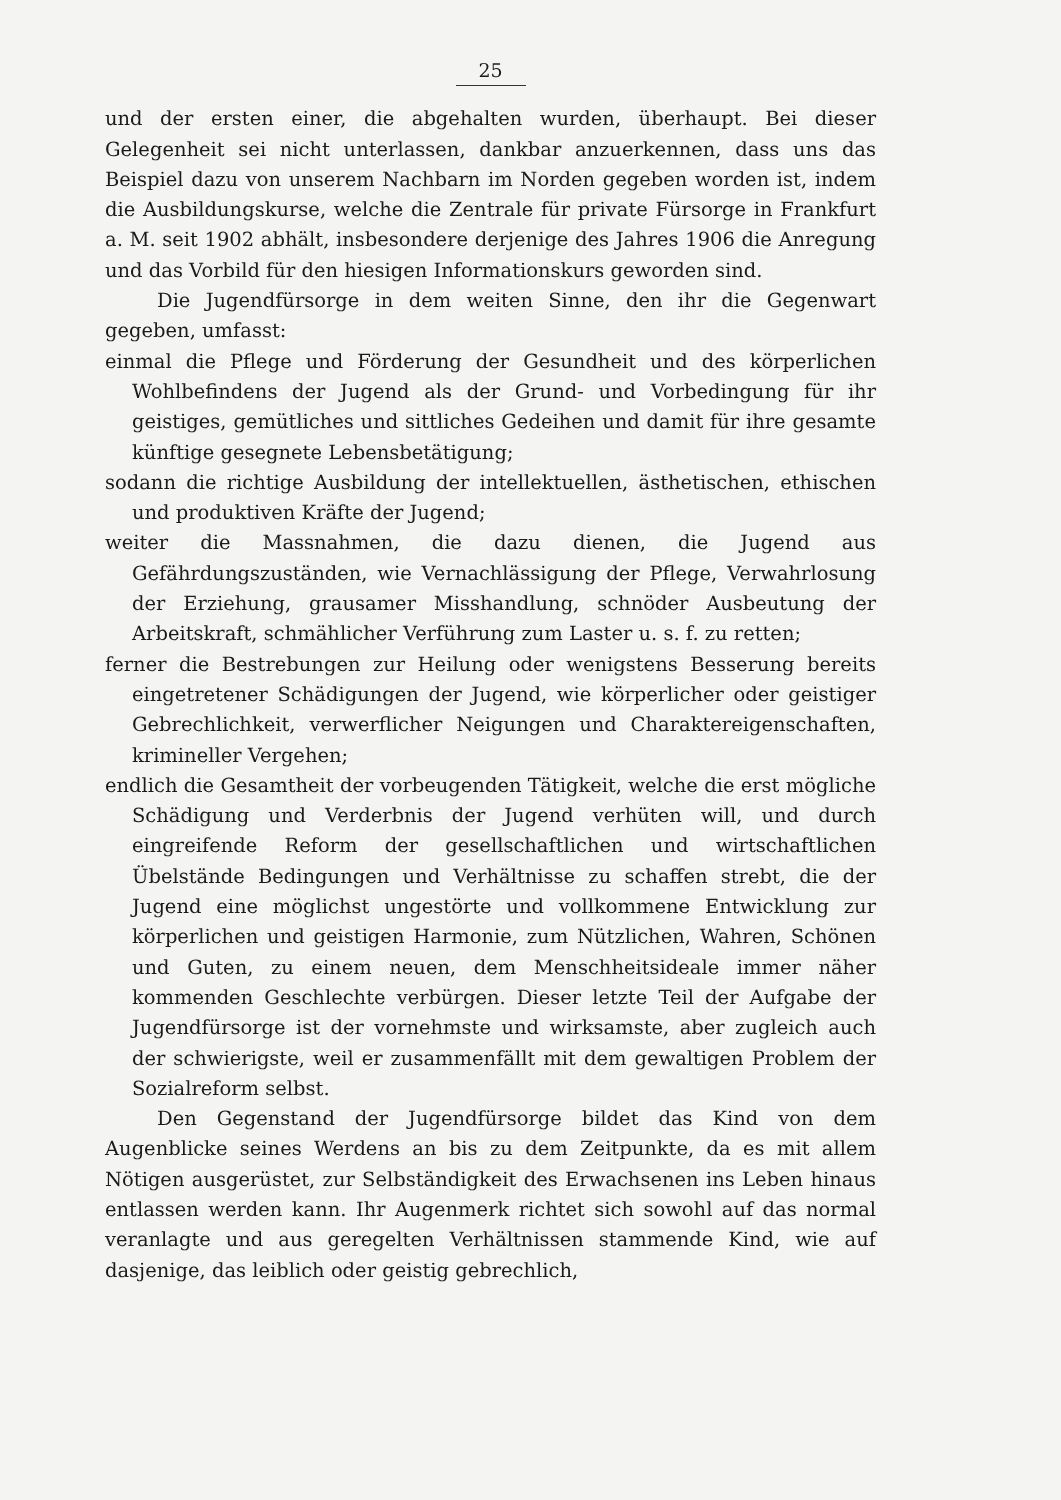25
und der ersten einer, die abgehalten wurden, überhaupt. Bei dieser Gelegenheit sei nicht unterlassen, dankbar anzuerkennen, dass uns das Beispiel dazu von unserem Nachbarn im Norden gegeben worden ist, indem die Ausbildungskurse, welche die Zentrale für private Fürsorge in Frankfurt a. M. seit 1902 abhält, insbesondere derjenige des Jahres 1906 die Anregung und das Vorbild für den hiesigen Informationskurs geworden sind.
Die Jugendfürsorge in dem weiten Sinne, den ihr die Gegenwart gegeben, umfasst:
einmal die Pflege und Förderung der Gesundheit und des körperlichen Wohlbefindens der Jugend als der Grund- und Vorbedingung für ihr geistiges, gemütliches und sittliches Gedeihen und damit für ihre gesamte künftige gesegnete Lebensbetätigung;
sodann die richtige Ausbildung der intellektuellen, ästhetischen, ethischen und produktiven Kräfte der Jugend;
weiter die Massnahmen, die dazu dienen, die Jugend aus Gefährdungszuständen, wie Vernachlässigung der Pflege, Verwahrlosung der Erziehung, grausamer Misshandlung, schnöder Ausbeutung der Arbeitskraft, schmählicher Verführung zum Laster u. s. f. zu retten;
ferner die Bestrebungen zur Heilung oder wenigstens Besserung bereits eingetretener Schädigungen der Jugend, wie körperlicher oder geistiger Gebrechlichkeit, verwerflicher Neigungen und Charaktereigenschaften, krimineller Vergehen;
endlich die Gesamtheit der vorbeugenden Tätigkeit, welche die erst mögliche Schädigung und Verderbnis der Jugend verhüten will, und durch eingreifende Reform der gesellschaftlichen und wirtschaftlichen Übelstände Bedingungen und Verhältnisse zu schaffen strebt, die der Jugend eine möglichst ungestörte und vollkommene Entwicklung zur körperlichen und geistigen Harmonie, zum Nützlichen, Wahren, Schönen und Guten, zu einem neuen, dem Menschheitsideale immer näher kommenden Geschlechte verbürgen. Dieser letzte Teil der Aufgabe der Jugendfürsorge ist der vornehmste und wirksamste, aber zugleich auch der schwierigste, weil er zusammenfällt mit dem gewaltigen Problem der Sozialreform selbst.
Den Gegenstand der Jugendfürsorge bildet das Kind von dem Augenblicke seines Werdens an bis zu dem Zeitpunkte, da es mit allem Nötigen ausgerüstet, zur Selbständigkeit des Erwachsenen ins Leben hinaus entlassen werden kann. Ihr Augenmerk richtet sich sowohl auf das normal veranlagte und aus geregelten Verhältnissen stammende Kind, wie auf dasjenige, das leiblich oder geistig gebrechlich,